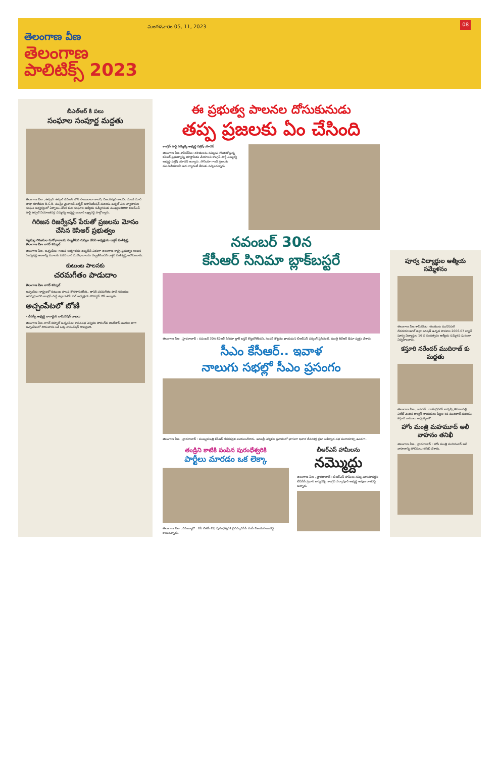తెలంగాణ వీణ
తెలంగాణ
పాలిటిక్స్ 2023
మంగళవారం 05, 11, 2023
08
బీఎల్ఆర్ కి పలు
సంఘాల సంపూర్ణ మద్దతు
తెలంగాణ వీణ , ఉప్పల్: ఉప్పల్ డివిజన్ లోని సాయిబాబా కాలని, విజయపురి కాలనీల నుండి నూర్ బాషా దూదేకుల B.C.B. ముస్లిం మైనారిటీ వెల్ఫేర్ అసోసియేషన్ మరియు ఉప్పల్ చిరు వ్యాపారుల సంఘం అధ్వర్యంలో ఏర్పాటు చేసిన కుల సంఘాల ఆత్మీయ సమ్మేళనంకు ముఖ్యఅతిథిగా బిఆర్ఎస్ పార్టీ ఉప్పల్ నియోజకవర్గ ఎమ్మెల్యే అభ్యర్థి బండారి లక్ష్మారెడ్డి పాల్గొన్నారు.
గిరిజన రిజర్వేషన్ పేరుతో ప్రజలను మోసం చేసిన కెసిఆర్ ప్రభుత్వం
నల్లమల్ల గిరిజనుల మనోభావాలను దెబ్బతీసిన గువ్వల డిసిసి అధ్యక్షుడు డాక్టర్ వంశీకృష్ణ
తెలంగాణ వీణ నాగర్ కర్నూల్
తెలంగాణ వీణ, అచ్చంపేట: గిరిజన ఆత్మగౌరవం దెబ్బతీసే విధంగా తెలంగాణ రాష్ట్ర ప్రభుత్వం గిరిజన రిజర్వేషన్ల అంశాన్ని మూలకు పడేసి వారి మనోభావాలను దెబ్బతీసిందని డాక్టర్ వంశీకృష్ణ ఆరోపించారు.
కుటుంబ పాలనకు
చరమగీతం పాడుదాం
తెలంగాణ వీణ నాగర్ కర్నూల్
అచ్చంపేట: రాష్ట్రంలో కుటుంబ పాలన కొనసాగుతోంది.. దానికి చరమగీతం పాడే సమయం ఆసన్నమైందని కాంగ్రెస్ పార్టీ జిల్లా ఓబీసీ సెల్ అధ్యక్షుడు గిరివర్ధన్ గౌడ్ అన్నారు.
అచ్చంపేటలో బోణి
– బీఎస్పీ అభ్యర్థి నాగార్జున నామినేషన్ దాఖలు
తెలంగాణ వీణ నాగర్ కర్నూల్ అచ్చంపేట: శాసనసభ ఎన్నికల పోలింగ్‌కు కౌంట్‌డౌన్ మొదలు కాగా అచ్చంపేటలో సోమవారం ఒకే ఒక్క నామినేషన్ దాఖలైంది.
ఈ ప్రభుత్వ పాలనల దోసుకునుడు
తప్ప ప్రజలకు ఏం చేసింది
కాంగ్రెస్ పార్టీ ఎమ్మెల్యే అభ్యర్థి వజ్రేష్ యాదవ్
తెలంగాణ వీణ,శామీర్‌పేట: దళితులను నమ్మించి గొంతుకోస్తున్న కెసిఆర్ ప్రభుత్వాన్ని భూస్థాపితం చేయాలని కాంగ్రెస్ పార్టీ ఎమ్మెల్యే అభ్యర్థి వజ్రేష్ యాదవ్ అన్నారు. సోనియా గాంధీ ప్రజలకు మంచిచేయాలనీ ఆరు గ్యారంటీ తీసుకు వచ్చిందన్నారు.
నవంబర్ 30న
కేసీఆర్ సినిమా బ్లాక్‌బస్టరే
తెలంగాణ వీణ , హైదరాబాద్ : నవంబర్ 30న కేసీఆర్ సినిమా బ్లాక్ బస్టర్ కొట్టబోతోందని, సెంచరీ కొట్టడం ఖాయమని బీఆర్ఎస్ వర్కింగ్ ప్రెసిడెంట్, మంత్రి కేటీఆర్ ధీమా వ్యక్తం చేశారు.
సీఎం కేసీఆర్.. ఇవాళ
నాలుగు సభల్లో సీఎం ప్రసంగం
తెలంగాణ వీణ , హైదరాబాద్ : ముఖ్యమంత్రి కేసీఆర్ దేవరకద్రకు బయలుదేరారు. అసెంబ్లీ ఎన్నికల ప్రచారంలో భాగంగా ఇవాళ దేవరకద్ర ప్రజా ఆశీర్వాద సభ ముగియాల్సి ఉండగా..
తండ్రిని కాటికి పంపిన పురంధేశ్వరికి
పార్టీలు మారడం ఒక లెక్కా
తెలంగాణ వీణ , ఏపిబ్యూరో : ఏపీ బీజేపీ చీఫ్ పురంధేశ్వరికి వైఎస్సార్‌సీపీ ఎంపీ విజయసాయిరెడ్డి కౌంటరిచ్చారు.
బీఆర్ఎస్ హామీలను
నమ్మొద్దు
తెలంగాణ వీణ , హైదరాబాద్ : బీఆర్ఎస్ హామీలు నమ్మి మోసపోవద్దని టీపీసీసీ ప్రధాన కార్యదర్శి, కాంగ్రెస్ నర్సాపూర్ అభ్యర్థి ఆవుల రాజిరెడ్డి అన్నారు.
పూర్వ విద్యార్థుల ఆత్మీయ సమ్మేళనం
తెలంగాణ వీణ,శామీర్‌పేట: తుంకుంట మునిసిపల్ దేవరయాంజాల్ జిల్లా పరిషత్ ఉన్నత పాఠశాల 2006-07 బ్యాచ్ పూర్వ విద్యార్థుల 16 వ సంవత్సరం ఆత్మీయ సమ్మేళన ఘనంగా నిర్వహించారు.
కస్తూరి నరేందర్ ముదిరాజ్ కు మద్దతు
తెలంగాణ వీణ , జనరల్ : రాజేంద్రనగర్ కాన్సెన్సీ శివరాంపల్లి విలేజ్ చెందిన కాంగ్రెస్ నాయకులు పిట్టల శివ ముదిరాజ్ మరియు కస్తూరి రాములు ఆధ్వర్యంలో.
హోం మంత్రి మహమూద్ అలీ వాహనం తనిఖీ
తెలంగాణ వీణ , హైదరాబాద్ : హోం మంత్రి మహమూద్ అలీ వాహనాన్ని పోలీసులు తనిఖీ చేశారు.